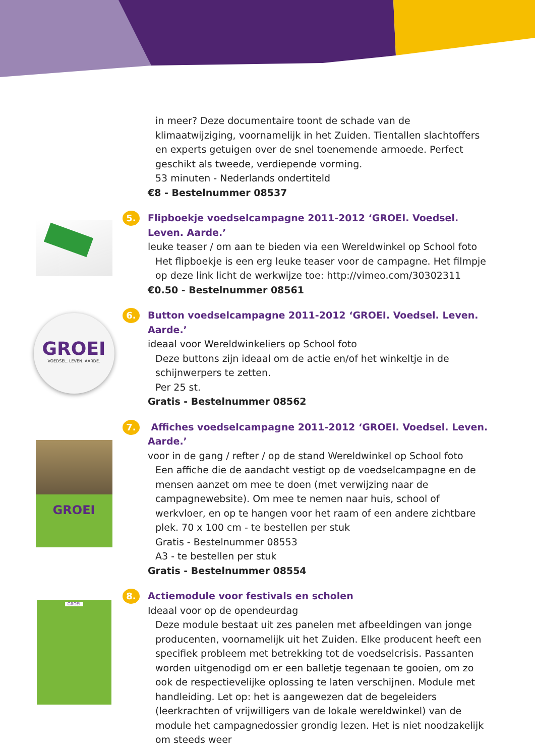in meer? Deze documentaire toont de schade van de klimaatwijziging, voornamelijk in het Zuiden. Tientallen slachtoffers en experts getuigen over de snel toenemende armoede. Perfect geschikt als tweede, verdiepende vorming.
53 minuten - Nederlands ondertiteld
€8 - Bestelnummer 08537
5.
Flipboekje voedselcampagne 2011-2012 ‘GROEI. Voedsel. Leven. Aarde.’
leuke teaser / om aan te bieden via een Wereldwinkel op School foto
Het flipboekje is een erg leuke teaser voor de campagne. Het filmpje op deze link licht de werkwijze toe: http://vimeo.com/30302311
€0.50 - Bestelnummer 08561
GROEI
VOEDSEL. LEVEN. AARDE.
6.
Button voedselcampagne 2011-2012 ‘GROEI. Voedsel. Leven. Aarde.’
ideaal voor Wereldwinkeliers op School foto
Deze buttons zijn ideaal om de actie en/of het winkeltje in de schijnwerpers te zetten.
Per 25 st.
Gratis - Bestelnummer 08562
GROEI
7.
Affiches voedselcampagne 2011-2012 ‘GROEI. Voedsel. Leven. Aarde.’
voor in de gang / refter / op de stand Wereldwinkel op School foto
Een affiche die de aandacht vestigt op de voedselcampagne en de mensen aanzet om mee te doen (met verwijzing naar de campagnewebsite). Om mee te nemen naar huis, school of werkvloer, en op te hangen voor het raam of een andere zichtbare plek. 70 x 100 cm - te bestellen per stuk
Gratis - Bestelnummer 08553
A3 - te bestellen per stuk
Gratis - Bestelnummer 08554
GROEI
8.
Actiemodule voor festivals en scholen
Ideaal voor op de opendeurdag
Deze module bestaat uit zes panelen met afbeeldingen van jonge producenten, voornamelijk uit het Zuiden. Elke producent heeft een specifiek probleem met betrekking tot de voedselcrisis. Passanten worden uitgenodigd om er een balletje tegenaan te gooien, om zo ook de respectievelijke oplossing te laten verschijnen. Module met handleiding. Let op: het is aangewezen dat de begeleiders (leerkrachten of vrijwilligers van de lokale wereldwinkel) van de module het campagnedossier grondig lezen. Het is niet noodzakelijk om steeds weer